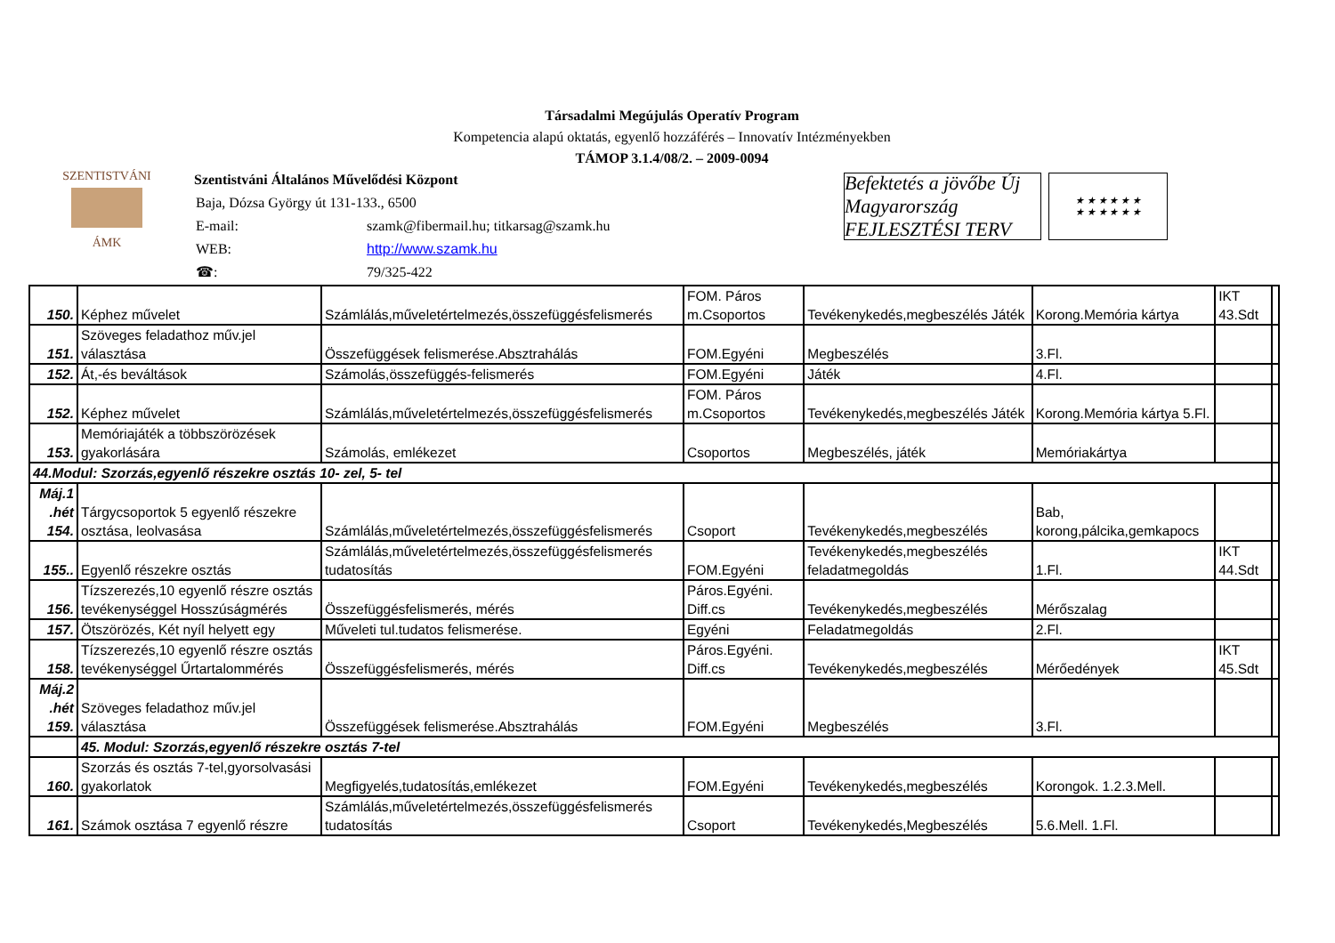Társadalmi Megújulás Operatív Program
Kompetencia alapú oktatás, egyenlő hozzáférés – Innovatív Intézményekben
TÁMOP 3.1.4/08/2. – 2009-0094
SZENTISTVÁNI
ÁMK
Szentistváni Általános Művelődési Központ
| Baja, Dózsa György út 131-133., 6500 | |
| E-mail: | szamk@fibermail.hu; titkarsag@szamk.hu |
| WEB: | http://www.szamk.hu |
| ☎: | 79/325-422 |
Befektetés a jövőbe Új Magyarország FEJLESZTÉSI TERV
★ ★ ★ ★ ★ ★
★ ★ ★ ★ ★ ★
| 150. | Képhez művelet | Számlálás,műveletértelmezés,összefüggésfelismerés | FOM. Páros m.Csoportos | Tevékenykedés,megbeszélés Játék | Korong.Memória kártya | IKT 43.Sdt | |
| 151. | Szöveges feladathoz műv.jel választása | Összefüggések felismerése.Absztrahálás | FOM.Egyéni | Megbeszélés | 3.Fl. | | |
| 152. | Át,-és beváltások | Számolás,összefüggés-felismerés | FOM.Egyéni | Játék | 4.Fl. | | |
| 152. | Képhez művelet | Számlálás,műveletértelmezés,összefüggésfelismerés | FOM. Páros m.Csoportos | Tevékenykedés,megbeszélés Játék | Korong.Memória kártya 5.Fl. | | |
| 153. | Memóriajáték a többszörözések gyakorlására | Számolás, emlékezet | Csoportos | Megbeszélés, játék | Memóriakártya | | |
| 44.Modul: Szorzás,egyenlő részekre osztás 10- zel, 5- tel | | | | | | | |
| Máj.1 .hét 154. | Tárgycsoportok 5 egyenlő részekre osztása, leolvasása | Számlálás,műveletértelmezés,összefüggésfelismerés | Csoport | Tevékenykedés,megbeszélés | Bab, korong,pálcika,gemkapocs | | |
| 155.. | Egyenlő részekre osztás | Számlálás,műveletértelmezés,összefüggésfelismerés tudatosítás | FOM.Egyéni | Tevékenykedés,megbeszélés feladatmegoldás | 1.Fl. | IKT 44.Sdt | |
| 156. | Tízszerezés,10 egyenlő részre osztás tevékenységgel Hosszúságmérés | Összefüggésfelismerés, mérés | Páros.Egyéni. Diff.cs | Tevékenykedés,megbeszélés | Mérőszalag | | |
| 157. | Ötszörözés, Két nyíl helyett egy | Műveleti tul.tudatos felismerése. | Egyéni | Feladatmegoldás | 2.Fl. | | |
| 158. | Tízszerezés,10 egyenlő részre osztás tevékenységgel Űrtartalommérés | Összefüggésfelismerés, mérés | Páros.Egyéni. Diff.cs | Tevékenykedés,megbeszélés | Mérőedények | IKT 45.Sdt | |
| Máj.2 .hét 159. | Szöveges feladathoz műv.jel választása | Összefüggések felismerése.Absztrahálás | FOM.Egyéni | Megbeszélés | 3.Fl. | | |
| | 45. Modul: Szorzás,egyenlő részekre osztás 7-tel | | | | | | |
| 160. | Szorzás és osztás 7-tel,gyorsolvasási gyakorlatok | Megfigyelés,tudatosítás,emlékezet | FOM.Egyéni | Tevékenykedés,megbeszélés | Korongok. 1.2.3.Mell. | | |
| 161. | Számok osztása 7 egyenlő részre | Számlálás,műveletértelmezés,összefüggésfelismerés tudatosítás | Csoport | Tevékenykedés,Megbeszélés | 5.6.Mell. 1.Fl. | | |